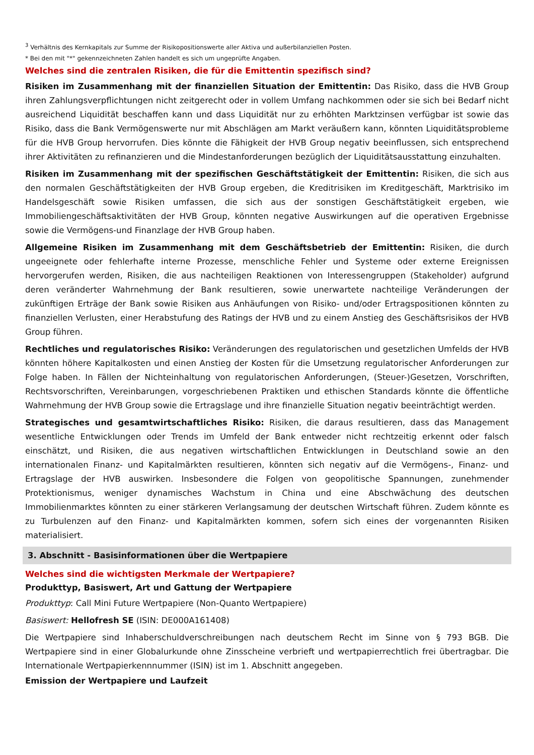<sup>3</sup> Verhältnis des Kernkapitals zur Summe der Risikopositionswerte aller Aktiva und außerbilanziellen Posten.
* Bei den mit "*" gekennzeichneten Zahlen handelt es sich um ungeprüfte Angaben.
Welches sind die zentralen Risiken, die für die Emittentin spezifisch sind?
Risiken im Zusammenhang mit der finanziellen Situation der Emittentin: Das Risiko, dass die HVB Group ihren Zahlungsverpflichtungen nicht zeitgerecht oder in vollem Umfang nachkommen oder sie sich bei Bedarf nicht ausreichend Liquidität beschaffen kann und dass Liquidität nur zu erhöhten Marktzinsen verfügbar ist sowie das Risiko, dass die Bank Vermögenswerte nur mit Abschlägen am Markt veräußern kann, könnten Liquiditätsprobleme für die HVB Group hervorrufen. Dies könnte die Fähigkeit der HVB Group negativ beeinflussen, sich entsprechend ihrer Aktivitäten zu refinanzieren und die Mindestanforderungen bezüglich der Liquiditätsausstattung einzuhalten.
Risiken im Zusammenhang mit der spezifischen Geschäftstätigkeit der Emittentin: Risiken, die sich aus den normalen Geschäftstätigkeiten der HVB Group ergeben, die Kreditrisiken im Kreditgeschäft, Marktrisiko im Handelsgeschäft sowie Risiken umfassen, die sich aus der sonstigen Geschäftstätigkeit ergeben, wie Immobiliengeschäftsaktivitäten der HVB Group, könnten negative Auswirkungen auf die operativen Ergebnisse sowie die Vermögens-und Finanzlage der HVB Group haben.
Allgemeine Risiken im Zusammenhang mit dem Geschäftsbetrieb der Emittentin: Risiken, die durch ungeeignete oder fehlerhafte interne Prozesse, menschliche Fehler und Systeme oder externe Ereignissen hervorgerufen werden, Risiken, die aus nachteiligen Reaktionen von Interessengruppen (Stakeholder) aufgrund deren veränderter Wahrnehmung der Bank resultieren, sowie unerwartete nachteilige Veränderungen der zukünftigen Erträge der Bank sowie Risiken aus Anhäufungen von Risiko- und/oder Ertragspositionen könnten zu finanziellen Verlusten, einer Herabstufung des Ratings der HVB und zu einem Anstieg des Geschäftsrisikos der HVB Group führen.
Rechtliches und regulatorisches Risiko: Veränderungen des regulatorischen und gesetzlichen Umfelds der HVB könnten höhere Kapitalkosten und einen Anstieg der Kosten für die Umsetzung regulatorischer Anforderungen zur Folge haben. In Fällen der Nichteinhaltung von regulatorischen Anforderungen, (Steuer-)Gesetzen, Vorschriften, Rechtsvorschriften, Vereinbarungen, vorgeschriebenen Praktiken und ethischen Standards könnte die öffentliche Wahrnehmung der HVB Group sowie die Ertragslage und ihre finanzielle Situation negativ beeinträchtigt werden.
Strategisches und gesamtwirtschaftliches Risiko: Risiken, die daraus resultieren, dass das Management wesentliche Entwicklungen oder Trends im Umfeld der Bank entweder nicht rechtzeitig erkennt oder falsch einschätzt, und Risiken, die aus negativen wirtschaftlichen Entwicklungen in Deutschland sowie an den internationalen Finanz- und Kapitalmärkten resultieren, könnten sich negativ auf die Vermögens-, Finanz- und Ertragslage der HVB auswirken. Insbesondere die Folgen von geopolitische Spannungen, zunehmender Protektionismus, weniger dynamisches Wachstum in China und eine Abschwächung des deutschen Immobilienmarktes könnten zu einer stärkeren Verlangsamung der deutschen Wirtschaft führen. Zudem könnte es zu Turbulenzen auf den Finanz- und Kapitalmärkten kommen, sofern sich eines der vorgenannten Risiken materialisiert.
3. Abschnitt - Basisinformationen über die Wertpapiere
Welches sind die wichtigsten Merkmale der Wertpapiere?
Produkttyp, Basiswert, Art und Gattung der Wertpapiere
Produkttyp: Call Mini Future Wertpapiere (Non-Quanto Wertpapiere)
Basiswert: Hellofresh SE (ISIN: DE000A161408)
Die Wertpapiere sind Inhaberschuldverschreibungen nach deutschem Recht im Sinne von § 793 BGB. Die Wertpapiere sind in einer Globalurkunde ohne Zinsscheine verbrieft und wertpapierrechtlich frei übertragbar. Die Internationale Wertpapierkennnummer (ISIN) ist im 1. Abschnitt angegeben.
Emission der Wertpapiere und Laufzeit